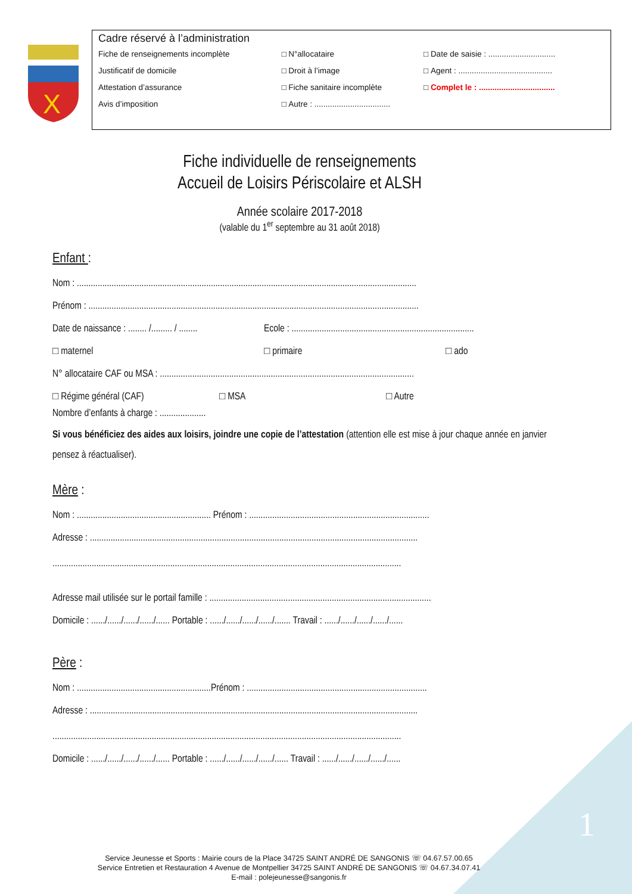1
X
Cadre réservé à l’administration
| Fiche de renseignements incomplète | □ | N°allocataire | □ | Date de saisie : .............................. |
| Justificatif de domicile | □ | Droit à l’image | □ | Agent : .......................................... |
| Attestation d’assurance | □ | Fiche sanitaire incomplète | □ | Complet le : .................................. |
| Avis d’imposition | □ | Autre : .................................. | | |
Fiche individuelle de renseignements
Accueil de Loisirs Périscolaire et ALSH
Année scolaire 2017-2018
(valable du 1<sup>er</sup> septembre au 31 août 2018)
Enfant :
Nom : ...................................................................................................................................................
Prénom : ...............................................................................................................................................
Date de naissance : ........ /......... / ........ Ecole : ...............................................................................
□ maternel □ primaire □ ado
N° allocataire CAF ou MSA : ..............................................................................................................
□ Régime général (CAF) □ MSA □ Autre
Nombre d’enfants à charge : ....................
Si vous bénéficiez des aides aux loisirs, joindre une copie de l’attestation (attention elle est mise à jour chaque année en janvier pensez à réactualiser).
Mère :
Nom : .......................................................... Prénom : ..............................................................................
Adresse : ..............................................................................................................................................
.......................................................................................................................................................
Adresse mail utilisée sur le portail famille : ................................................................................................
Domicile : ....../....../....../....../...... Portable : ....../....../....../....../....... Travail : ....../....../....../....../......
Père :
Nom : ..........................................................Prénom : ..............................................................................
Adresse : ..............................................................................................................................................
.......................................................................................................................................................
Domicile : ....../....../....../....../...... Portable : ....../....../....../....../...... Travail : ....../....../....../....../......
Service Jeunesse et Sports : Mairie cours de la Place 34725 SAINT ANDRÉ DE SANGONIS ☏ 04.67.57.00.65
Service Entretien et Restauration 4 Avenue de Montpellier 34725 SAINT ANDRÉ DE SANGONIS ☏ 04.67.34.07.41
E-mail : polejeunesse@sangonis.fr